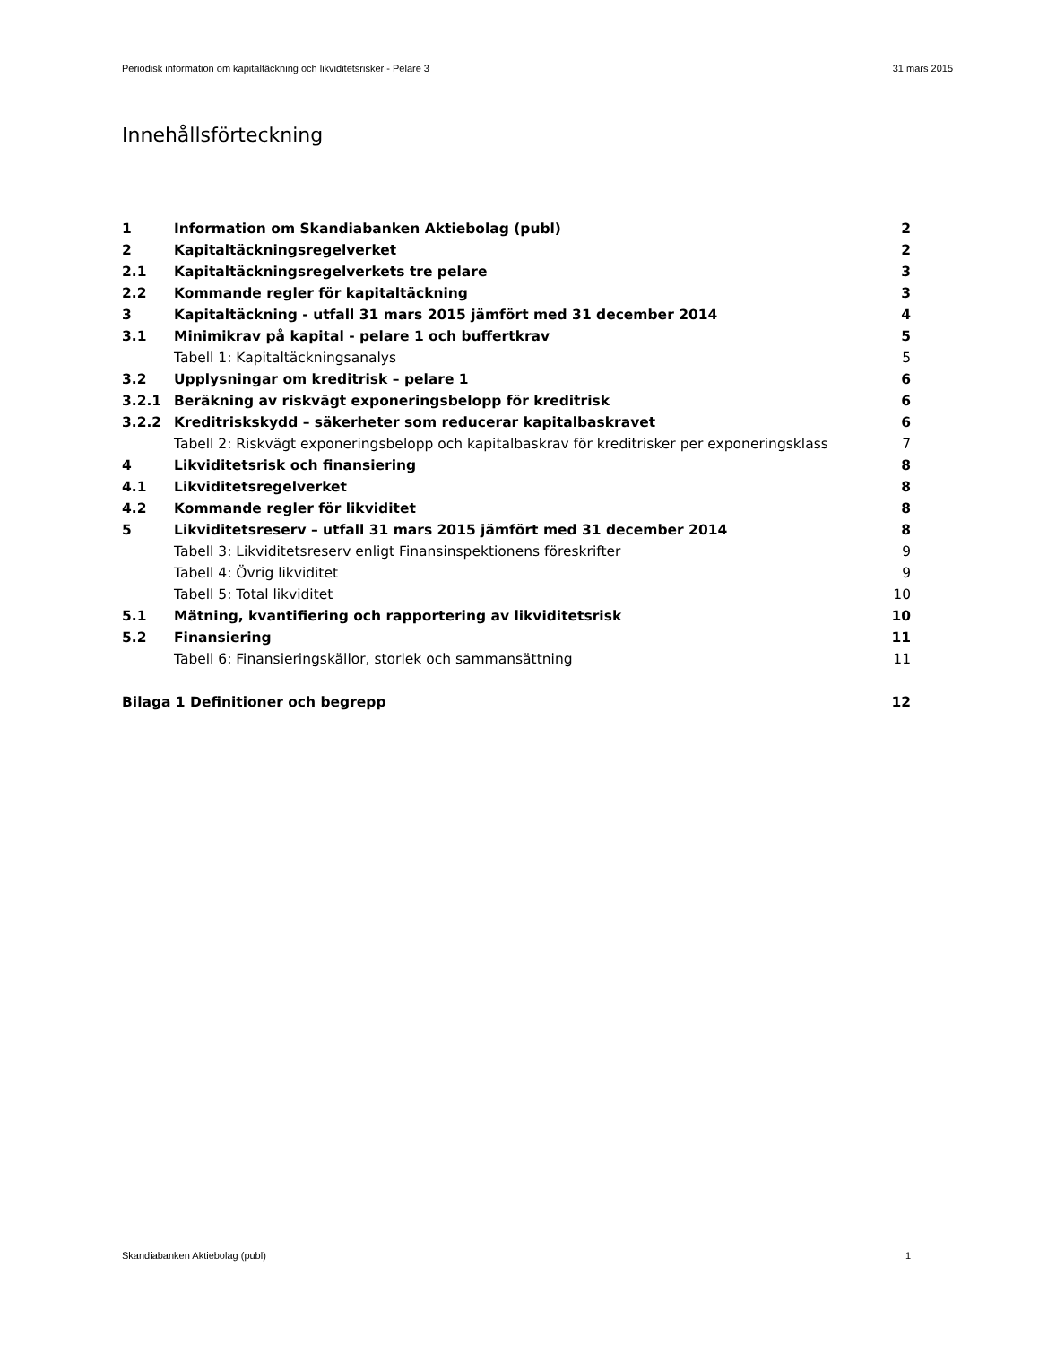Periodisk information om kapitaltäckning och likviditetsrisker - Pelare 3 31 mars 2015
Innehållsförteckning
| 1 | Information om Skandiabanken Aktiebolag (publ) | 2 |
| 2 | Kapitaltäckningsregelverket | 2 |
| 2.1 | Kapitaltäckningsregelverkets tre pelare | 3 |
| 2.2 | Kommande regler för kapitaltäckning | 3 |
| 3 | Kapitaltäckning - utfall 31 mars 2015 jämfört med 31 december 2014 | 4 |
| 3.1 | Minimikrav på kapital - pelare 1 och buffertkrav | 5 |
| | Tabell 1: Kapitaltäckningsanalys | 5 |
| 3.2 | Upplysningar om kreditrisk – pelare 1 | 6 |
| 3.2.1 | Beräkning av riskvägt exponeringsbelopp för kreditrisk | 6 |
| 3.2.2 | Kreditriskskydd – säkerheter som reducerar kapitalbaskravet | 6 |
| | Tabell 2: Riskvägt exponeringsbelopp och kapitalbaskrav för kreditrisker per exponeringsklass | 7 |
| 4 | Likviditetsrisk och finansiering | 8 |
| 4.1 | Likviditetsregelverket | 8 |
| 4.2 | Kommande regler för likviditet | 8 |
| 5 | Likviditetsreserv – utfall 31 mars 2015 jämfört med 31 december 2014 | 8 |
| | Tabell 3: Likviditetsreserv enligt Finansinspektionens föreskrifter | 9 |
| | Tabell 4: Övrig likviditet | 9 |
| | Tabell 5: Total likviditet | 10 |
| 5.1 | Mätning, kvantifiering och rapportering av likviditetsrisk | 10 |
| 5.2 | Finansiering | 11 |
| | Tabell 6: Finansieringskällor, storlek och sammansättning | 11 |
| Bilaga 1 Definitioner och begrepp | | 12 |
Skandiabanken Aktiebolag (publ) 1